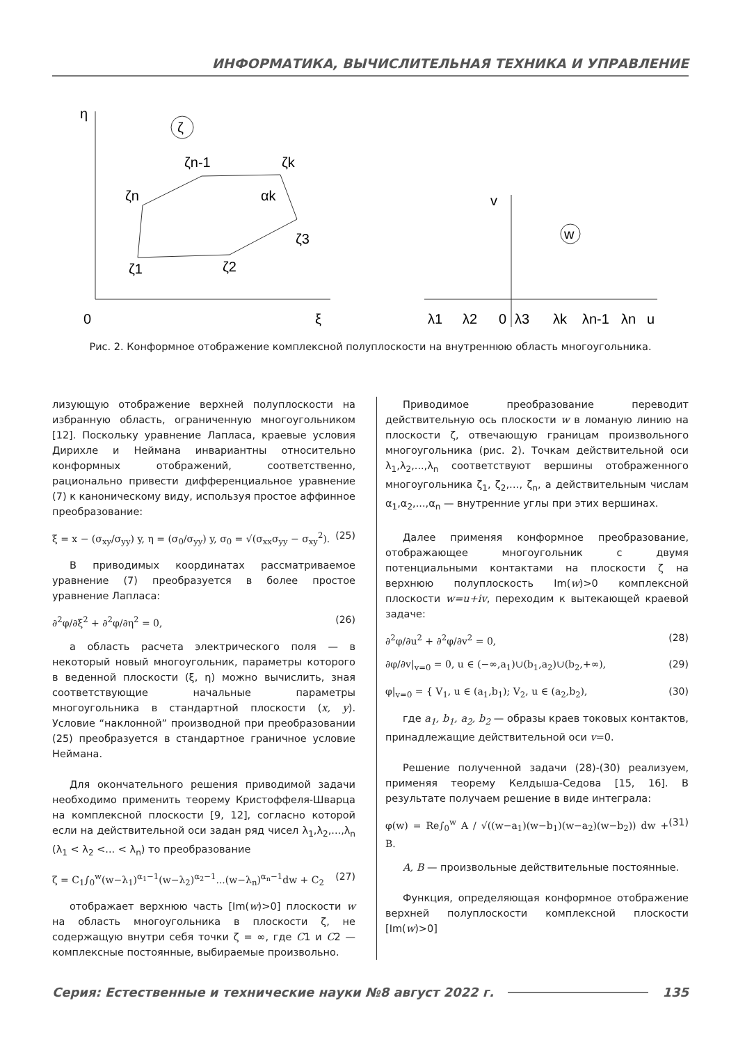ИНФОРМАТИКА, ВЫЧИСЛИТЕЛЬНАЯ ТЕХНИКА И УПРАВЛЕНИЕ
ζ
w
η
0
ξ
ζn
ζn-1
ζk
αk
ζ3
ζ1
ζ2
v
λ1
λ2
0
λ3
λk
λn-1
λn
u
Рис. 2. Конформное отображение комплексной полуплоскости на внутреннюю область многоугольника.
лизующую отображение верхней полуплоскости на избранную область, ограниченную многоугольником [12]. Поскольку уравнение Лапласа, краевые условия Дирихле и Неймана инвариантны относительно конформных отображений, соответственно, рационально привести дифференциальное уравнение (7) к каноническому виду, используя простое аффинное преобразование:
ξ = x − (σ<sub>xy</sub>/σ<sub>yy</sub>) y, η = (σ<sub>0</sub>/σ<sub>yy</sub>) y, σ<sub>0</sub> = √(σ<sub>xx</sub>σ<sub>yy</sub> − σ<sub>xy</sub><sup>2</sup>). (25)
В приводимых координатах рассматриваемое уравнение (7) преобразуется в более простое уравнение Лапласа:
∂<sup>2</sup>φ/∂ξ<sup>2</sup> + ∂<sup>2</sup>φ/∂η<sup>2</sup> = 0, (26)
а область расчета электрического поля — в некоторый новый многоугольник, параметры которого в веденной плоскости (ξ, η) можно вычислить, зная соответствующие начальные параметры многоугольника в стандартной плоскости (x, y). Условие “наклонной” производной при преобразовании (25) преобразуется в стандартное граничное условие Неймана.
Для окончательного решения приводимой задачи необходимо применить теорему Кристоффеля-Шварца на комплексной плоскости [9, 12], согласно которой если на действительной оси задан ряд чисел λ<sub>1</sub>,λ<sub>2</sub>,...,λ<sub>n</sub> (λ<sub>1</sub> < λ<sub>2</sub> <... < λ<sub>n</sub>) то преобразование
ζ = C<sub>1</sub>∫<sub>0</sub><sup>w</sup>(w−λ<sub>1</sub>)<sup>α<sub>1</sub>−1</sup>(w−λ<sub>2</sub>)<sup>α<sub>2</sub>−1</sup>...(w−λ<sub>n</sub>)<sup>α<sub>n</sub>−1</sup>dw + C<sub>2</sub> (27)
отображает верхнюю часть [Im(w)>0] плоскости w на область многоугольника в плоскости ζ, не содержащую внутри себя точки ζ = ∞, где C1 и C2 — комплексные постоянные, выбираемые произвольно.
Приводимое преобразование переводит действительную ось плоскости w в ломаную линию на плоскости ζ, отвечающую границам произвольного многоугольника (рис. 2). Точкам действительной оси λ<sub>1</sub>,λ<sub>2</sub>,...,λ<sub>n</sub> соответствуют вершины отображенного многоугольника ζ<sub>1</sub>, ζ<sub>2</sub>,…, ζ<sub>n</sub>, а действительным числам α<sub>1</sub>,α<sub>2</sub>,...,α<sub>n</sub> — внутренние углы при этих вершинах.
Далее применяя конформное преобразование, отображающее многоугольник с двумя потенциальными контактами на плоскости ζ на верхнюю полуплоскость Im(w)>0 комплексной плоскости w=u+iv, переходим к вытекающей краевой задаче:
∂<sup>2</sup>φ/∂u<sup>2</sup> + ∂<sup>2</sup>φ/∂v<sup>2</sup> = 0, (28)
∂φ/∂v|<sub>v=0</sub> = 0, u ∈ (−∞,a<sub>1</sub>)∪(b<sub>1</sub>,a<sub>2</sub>)∪(b<sub>2</sub>,+∞), (29)
φ|<sub>v=0</sub> = { V<sub>1</sub>, u ∈ (a<sub>1</sub>,b<sub>1</sub>); V<sub>2</sub>, u ∈ (a<sub>2</sub>,b<sub>2</sub>), (30)
где a<sub>1</sub>, b<sub>1</sub>, a<sub>2</sub>, b<sub>2</sub> — образы краев токовых контактов, принадлежащие действительной оси v=0.
Решение полученной задачи (28)-(30) реализуем, применяя теорему Келдыша-Седова [15, 16]. В результате получаем решение в виде интеграла:
φ(w) = Re∫<sub>0</sub><sup>w</sup> A / √((w−a<sub>1</sub>)(w−b<sub>1</sub>)(w−a<sub>2</sub>)(w−b<sub>2</sub>)) dw + B. (31)
A, B — произвольные действительные постоянные.
Функция, определяющая конформное отображение верхней полуплоскости комплексной плоскости [Im(w)>0]
Серия: Естественные и технические науки №8 август 2022 г. 135